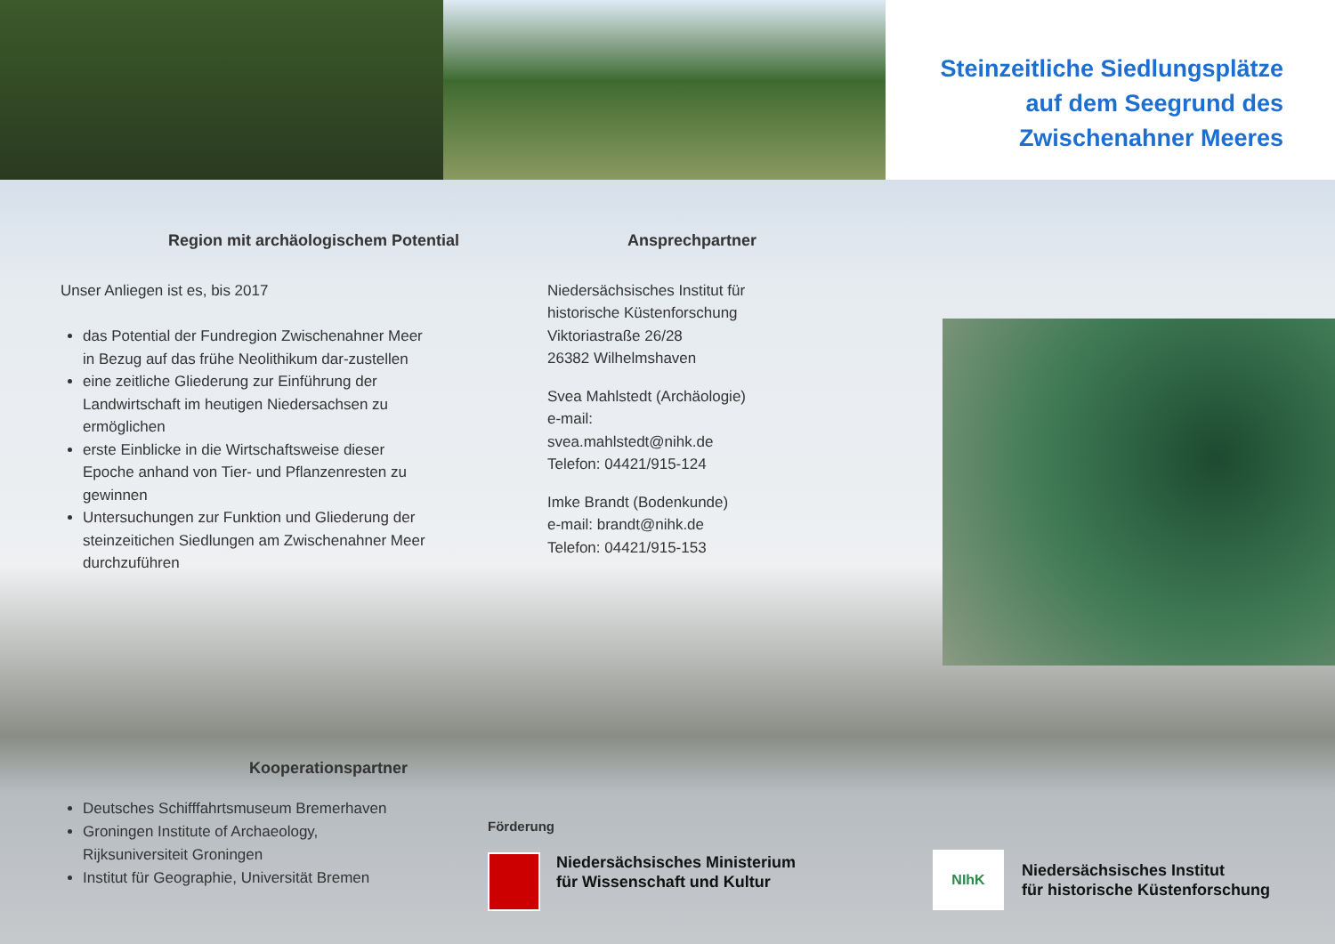Steinzeitliche Siedlungsplätze
auf dem Seegrund des
Zwischenahner Meeres
Region mit archäologischem Potential
Unser Anliegen ist es, bis 2017
das Potential der Fundregion Zwischenahner Meer in Bezug auf das frühe Neolithikum dar-zustellen
eine zeitliche Gliederung zur Einführung der Landwirtschaft im heutigen Niedersachsen zu ermöglichen
erste Einblicke in die Wirtschaftsweise dieser Epoche anhand von Tier- und Pflanzenresten zu gewinnen
Untersuchungen zur Funktion und Gliederung der steinzeitichen Siedlungen am Zwischenahner Meer durchzuführen
Ansprechpartner
Niedersächsisches Institut für historische Küstenforschung
Viktoriastraße 26/28
26382 Wilhelmshaven
Svea Mahlstedt (Archäologie)
e-mail:
svea.mahlstedt@nihk.de
Telefon: 04421/915-124
Imke Brandt (Bodenkunde)
e-mail: brandt@nihk.de
Telefon: 04421/915-153
Kooperationspartner
Deutsches Schifffahrtsmuseum Bremerhaven
Groningen Institute of Archaeology, Rijksuniversiteit Groningen
Institut für Geographie, Universität Bremen
Förderung
Niedersächsisches Ministerium
für Wissenschaft und Kultur
NIhK
Niedersächsisches Institut
für historische Küstenforschung